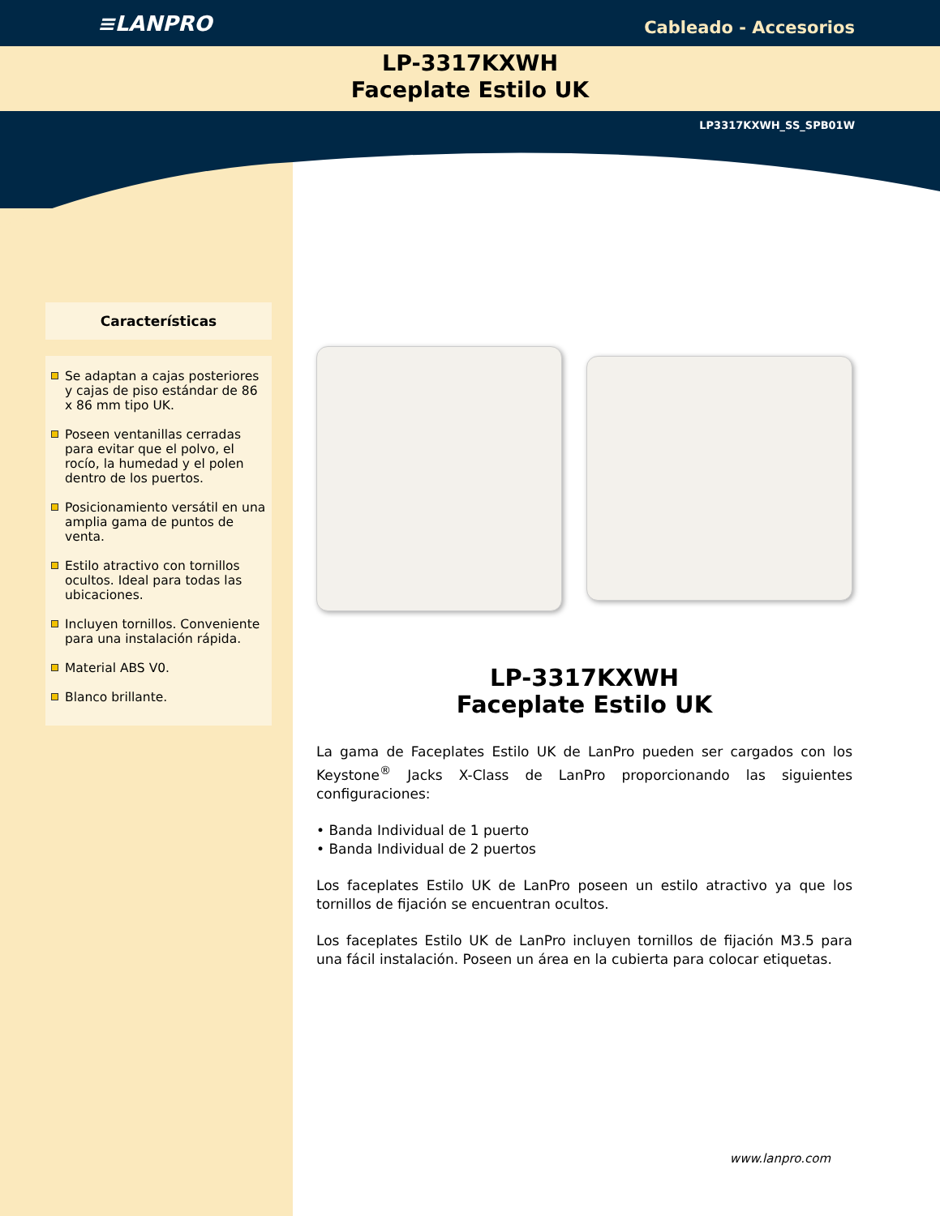≡LANPRO
Cableado - Accesorios
LP-3317KXWH
Faceplate Estilo UK
LP3317KXWH_SS_SPB01W
Características
Se adaptan a cajas posteriores y cajas de piso estándar de 86 x 86 mm tipo UK.
Poseen ventanillas cerradas para evitar que el polvo, el rocío, la humedad y el polen dentro de los puertos.
Posicionamiento versátil en una amplia gama de puntos de venta.
Estilo atractivo con tornillos ocultos. Ideal para todas las ubicaciones.
Incluyen tornillos. Conveniente para una instalación rápida.
Material ABS V0.
Blanco brillante.
LP-3317KXWH
Faceplate Estilo UK
La gama de Faceplates Estilo UK de LanPro pueden ser cargados con los Keystone<sup>®</sup> Jacks X-Class de LanPro proporcionando las siguientes configuraciones:
• Banda Individual de 1 puerto
• Banda Individual de 2 puertos
Los faceplates Estilo UK de LanPro poseen un estilo atractivo ya que los tornillos de fijación se encuentran ocultos.
Los faceplates Estilo UK de LanPro incluyen tornillos de fijación M3.5 para una fácil instalación. Poseen un área en la cubierta para colocar etiquetas.
www.lanpro.com